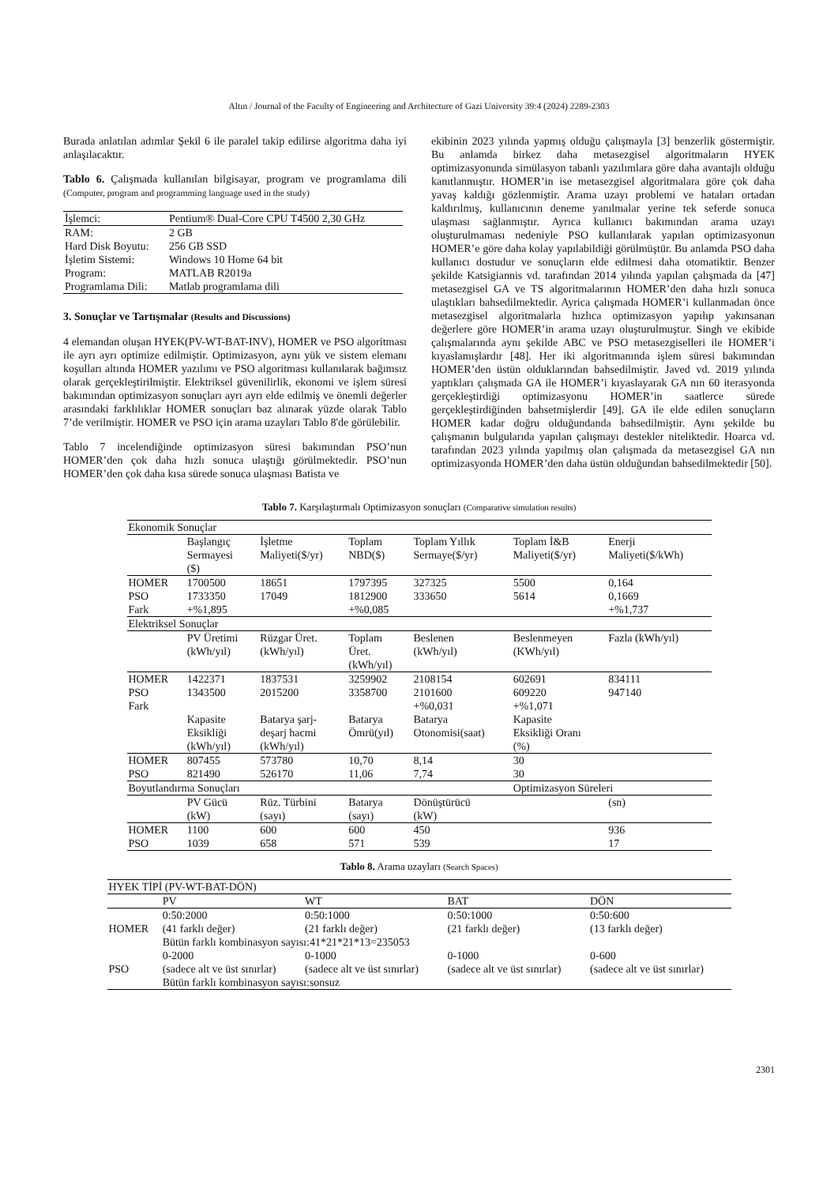Altın / Journal of the Faculty of Engineering and Architecture of Gazi University 39:4 (2024) 2289-2303
Burada anlatılan adımlar Şekil 6 ile paralel takip edilirse algoritma daha iyi anlaşılacaktır.
Tablo 6. Çalışmada kullanılan bilgisayar, program ve programlama dili (Computer, program and programming language used in the study)
| İşlemci: | Pentium® Dual-Core CPU T4500 2,30 GHz |
| RAM: | 2 GB |
| Hard Disk Boyutu: | 256 GB SSD |
| İşletim Sistemi: | Windows 10 Home 64 bit |
| Program: | MATLAB R2019a |
| Programlama Dili: | Matlab programlama dili |
3. Sonuçlar ve Tartışmalar (Results and Discussions)
4 elemandan oluşan HYEK(PV-WT-BAT-INV), HOMER ve PSO algoritması ile ayrı ayrı optimize edilmiştir. Optimizasyon, aynı yük ve sistem elemanı koşulları altında HOMER yazılımı ve PSO algoritması kullanılarak bağımsız olarak gerçekleştirilmiştir. Elektriksel güvenilirlik, ekonomi ve işlem süresi bakımından optimizasyon sonuçları ayrı ayrı elde edilmiş ve önemli değerler arasındaki farklılıklar HOMER sonuçları baz alınarak yüzde olarak Tablo 7’de verilmiştir. HOMER ve PSO için arama uzayları Tablo 8'de görülebilir.
Tablo 7 incelendiğinde optimizasyon süresi bakımından PSO’nun HOMER’den çok daha hızlı sonuca ulaştığı görülmektedir. PSO’nun HOMER’den çok daha kısa sürede sonuca ulaşması Batista ve
ekibinin 2023 yılında yapmış olduğu çalışmayla [3] benzerlik göstermiştir. Bu anlamda birkez daha metasezgisel algoritmaların HYEK optimizasyonunda simülasyon tabanlı yazılımlara göre daha avantajlı olduğu kanıtlanmıştır. HOMER’in ise metasezgisel algoritmalara göre çok daha yavaş kaldığı gözlenmiştir. Arama uzayı problemi ve hataları ortadan kaldırılmış, kullanıcının deneme yanılmalar yerine tek seferde sonuca ulaşması sağlanmıştır. Ayrıca kullanıcı bakımından arama uzayı oluşturulmaması nedeniyle PSO kullanılarak yapılan optimizasyonun HOMER’e göre daha kolay yapılabildiği görülmüştür. Bu anlamda PSO daha kullanıcı dostudur ve sonuçların elde edilmesi daha otomatiktir. Benzer şekilde Katsigiannis vd. tarafından 2014 yılında yapılan çalışmada da [47] metasezgisel GA ve TS algoritmalarının HOMER’den daha hızlı sonuca ulaştıkları bahsedilmektedir. Ayrica çalışmada HOMER’i kullanmadan önce metasezgisel algoritmalarla hızlıca optimizasyon yapılıp yakınsanan değerlere göre HOMER’in arama uzayı oluşturulmuştur. Singh ve ekibide çalışmalarında aynı şekilde ABC ve PSO metasezgiselleri ile HOMER’i kıyaslamışlardır [48]. Her iki algoritmanında işlem süresi bakımından HOMER’den üstün olduklarından bahsedilmiştir. Javed vd. 2019 yılında yaptıkları çalışmada GA ile HOMER’i kıyaslayarak GA nın 60 iterasyonda gerçekleştirdiği optimizasyonu HOMER’in saatlerce sürede gerçekleştirdiğinden bahsetmişlerdir [49]. GA ile elde edilen sonuçların HOMER kadar doğru olduğundanda bahsedilmiştir. Aynı şekilde bu çalışmanın bulgularıda yapılan çalışmayı destekler niteliktedir. Hoarca vd. tarafından 2023 yılında yapılmış olan çalışmada da metasezgisel GA nın optimizasyonda HOMER’den daha üstün olduğundan bahsedilmektedir [50].
Tablo 7. Karşılaştırmalı Optimizasyon sonuçları (Comparative simulation results)
| Ekonomik Sonuçlar | | | | | | |
| | Başlangıç Sermayesi ($) | İşletme Maliyeti($/yr) | Toplam NBD($) | Toplam Yıllık Sermaye($/yr) | Toplam İ&B Maliyeti($/yr) | Enerji Maliyeti($/kWh) |
| HOMER | 1700500 | 18651 | 1797395 | 327325 | 5500 | 0,164 |
| PSO | 1733350 | 17049 | 1812900 | 333650 | 5614 | 0,1669 |
| Fark | +%1,895 | | +%0,085 | | | +%1,737 |
| Elektriksel Sonuçlar | | | | | | |
| | PV Üretimi (kWh/yıl) | Rüzgar Üret. (kWh/yıl) | Toplam Üret. (kWh/yıl) | Beslenen (kWh/yıl) | Beslenmeyen (KWh/yıl) | Fazla (kWh/yıl) |
| HOMER | 1422371 | 1837531 | 3259902 | 2108154 | 602691 | 834111 |
| PSO | 1343500 | 2015200 | 3358700 | 2101600 | 609220 | 947140 |
| Fark | | | | +%0,031 | +%1,071 | |
| | Kapasite Eksikliği (kWh/yıl) | Batarya şarj- deşarj hacmi (kWh/yıl) | Batarya Ömrü(yıl) | Batarya Otonomisi(saat) | Kapasite Eksikliği Oranı (%) | |
| HOMER | 807455 | 573780 | 10,70 | 8,14 | 30 | |
| PSO | 821490 | 526170 | 11,06 | 7,74 | 30 | |
| Boyutlandırma Sonuçları | | | | | Optimizasyon Süreleri | |
| | PV Gücü (kW) | Rüz. Türbini (sayı) | Batarya (sayı) | Dönüştürücü (kW) | | (sn) |
| HOMER | 1100 | 600 | 600 | 450 | | 936 |
| PSO | 1039 | 658 | 571 | 539 | | 17 |
Tablo 8. Arama uzayları (Search Spaces)
| HYEK TİPİ (PV-WT-BAT-DÖN) | | | | |
| | PV | WT | BAT | DÖN |
| HOMER | 0:50:2000 (41 farklı değer) | 0:50:1000 (21 farklı değer) | 0:50:1000 (21 farklı değer) | 0:50:600 (13 farklı değer) |
| | Bütün farklı kombinasyon sayısı:41*21*21*13=235053 | | | |
| PSO | 0-2000 (sadece alt ve üst sınırlar) | 0-1000 (sadece alt ve üst sınırlar) | 0-1000 (sadece alt ve üst sınırlar) | 0-600 (sadece alt ve üst sınırlar) |
| | Bütün farklı kombinasyon sayısı:sonsuz | | | |
2301